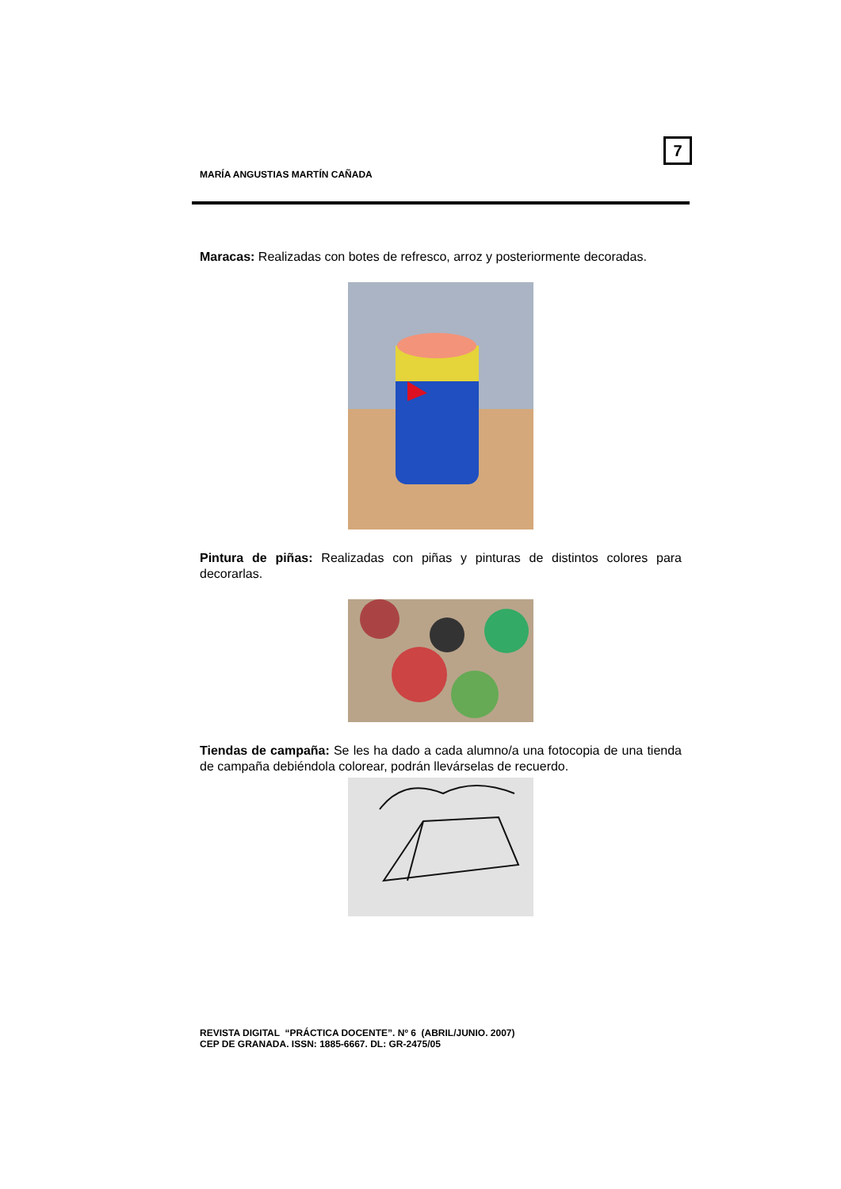7
MARÍA ANGUSTIAS MARTÍN CAÑADA
Maracas: Realizadas con botes de refresco, arroz y posteriormente decoradas.
Pintura de piñas: Realizadas con piñas y pinturas de distintos colores para decorarlas.
Tiendas de campaña: Se les ha dado a cada alumno/a una fotocopia de una tienda de campaña debiéndola colorear, podrán llevárselas de recuerdo.
REVISTA DIGITAL “PRÁCTICA DOCENTE”. Nº 6 (ABRIL/JUNIO. 2007)
CEP DE GRANADA. ISSN: 1885-6667. DL: GR-2475/05